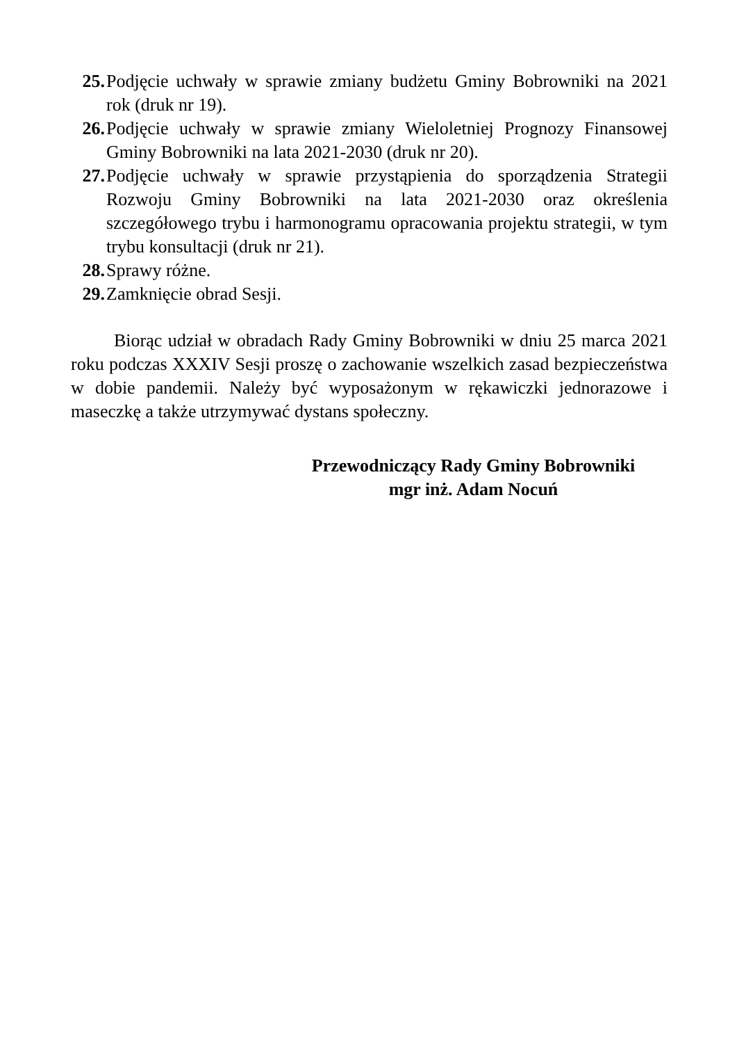25. Podjęcie uchwały w sprawie zmiany budżetu Gminy Bobrowniki na 2021 rok (druk nr 19).
26. Podjęcie uchwały w sprawie zmiany Wieloletniej Prognozy Finansowej Gminy Bobrowniki na lata 2021-2030 (druk nr 20).
27. Podjęcie uchwały w sprawie przystąpienia do sporządzenia Strategii Rozwoju Gminy Bobrowniki na lata 2021-2030 oraz określenia szczegółowego trybu i harmonogramu opracowania projektu strategii, w tym trybu konsultacji (druk nr 21).
28. Sprawy różne.
29. Zamknięcie obrad Sesji.
Biorąc udział w obradach Rady Gminy Bobrowniki w dniu 25 marca 2021 roku podczas XXXIV Sesji proszę o zachowanie wszelkich zasad bezpieczeństwa w dobie pandemii. Należy być wyposażonym w rękawiczki jednorazowe i maseczkę a także utrzymywać dystans społeczny.
Przewodniczący Rady Gminy Bobrowniki
mgr inż. Adam Nocuń